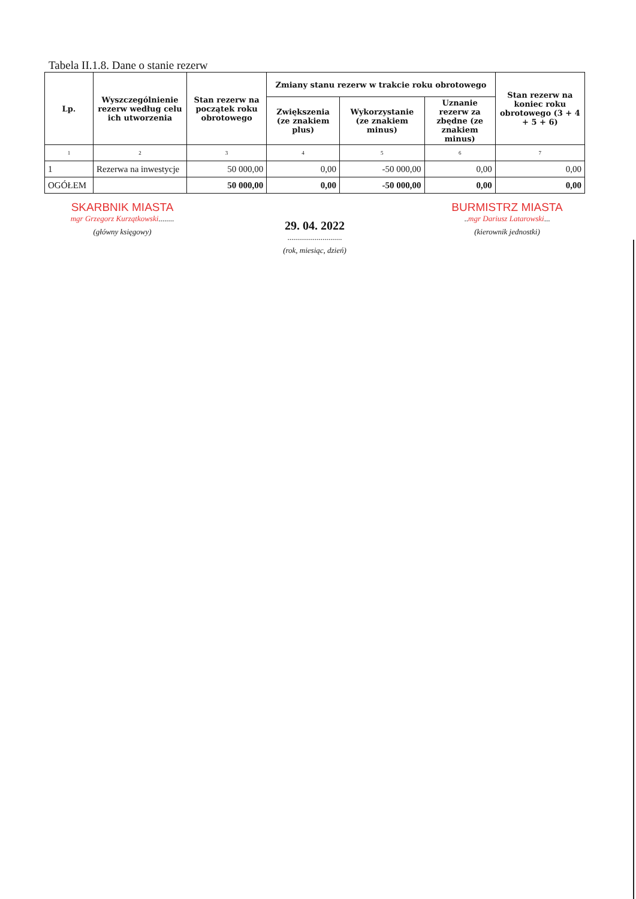Tabela II.1.8. Dane o stanie rezerw
| Lp. | Wyszczególnienie rezerw według celu ich utworzenia | Stan rezerw na początek roku obrotowego | Zmiany stanu rezerw w trakcie roku obrotowego | | | Stan rezerw na koniec roku obrotowego (3 + 4 + 5 + 6) |
| --- | --- | --- | --- | --- | --- | --- |
| | | | Zwiększenia (ze znakiem plus) | Wykorzystanie (ze znakiem minus) | Uznanie rezerw za zbędne (ze znakiem minus) | |
| 1 | 2 | 3 | 4 | 5 | 6 | 7 |
| 1 | Rezerwa na inwestycje | 50 000,00 | 0,00 | -50 000,00 | 0,00 | 0,00 |
| OGÓŁEM | | 50 000,00 | 0,00 | -50 000,00 | 0,00 | 0,00 |
SKARBNIK MIASTA
mgr Grzegorz Kurzątkowski........
(główny księgowy)
29. 04. 2022
............................
(rok, miesiąc, dzień)
BURMISTRZ MIASTA
..mgr Dariusz Latarowski...
(kierownik jednostki)